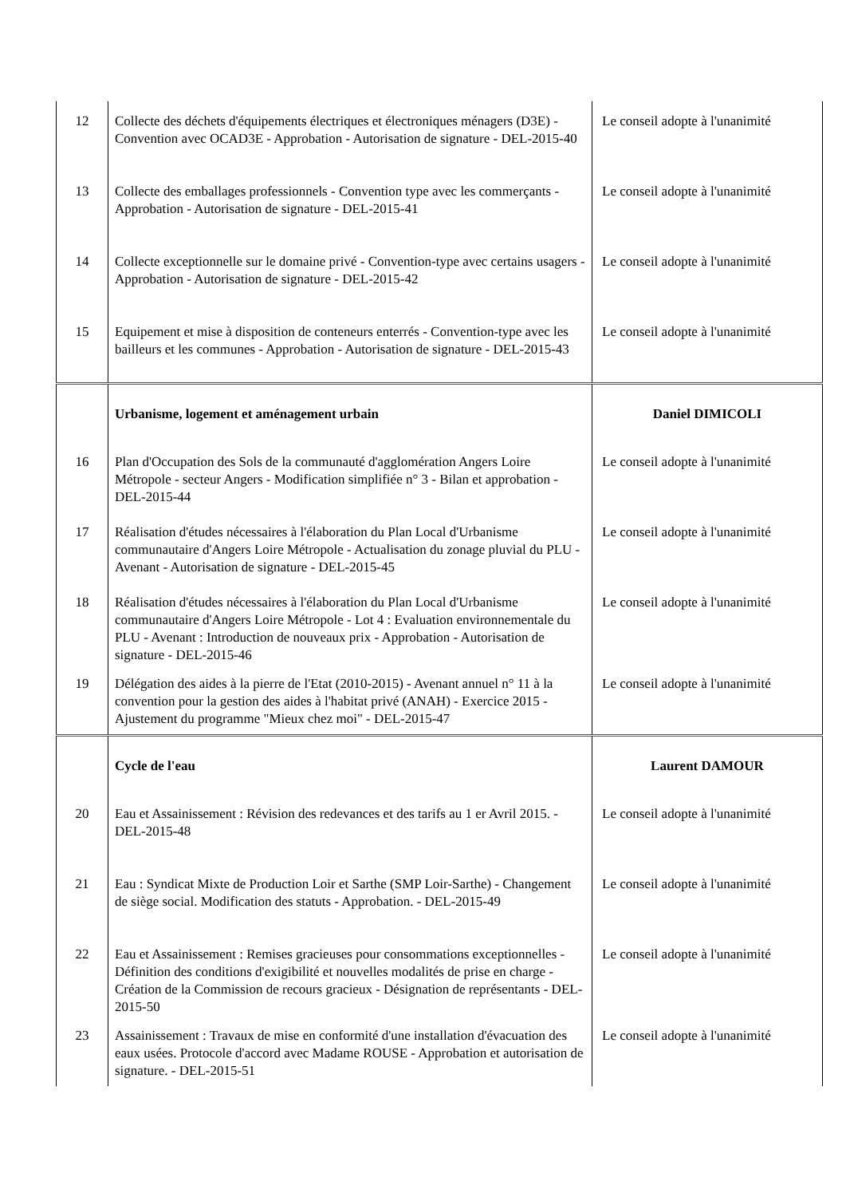| 12 | Collecte des déchets d'équipements électriques et électroniques ménagers (D3E) - Convention avec OCAD3E - Approbation - Autorisation de signature - DEL-2015-40 | Le conseil adopte à l'unanimité |
| 13 | Collecte des emballages professionnels - Convention type avec les commerçants - Approbation - Autorisation de signature - DEL-2015-41 | Le conseil adopte à l'unanimité |
| 14 | Collecte exceptionnelle sur le domaine privé - Convention-type avec certains usagers - Approbation - Autorisation de signature - DEL-2015-42 | Le conseil adopte à l'unanimité |
| 15 | Equipement et mise à disposition de conteneurs enterrés - Convention-type avec les bailleurs et les communes - Approbation - Autorisation de signature - DEL-2015-43 | Le conseil adopte à l'unanimité |
| | Urbanisme, logement et aménagement urbain | Daniel DIMICOLI |
| 16 | Plan d'Occupation des Sols de la communauté d'agglomération Angers Loire Métropole - secteur Angers - Modification simplifiée n° 3 - Bilan et approbation - DEL-2015-44 | Le conseil adopte à l'unanimité |
| 17 | Réalisation d'études nécessaires à l'élaboration du Plan Local d'Urbanisme communautaire d'Angers Loire Métropole - Actualisation du zonage pluvial du PLU - Avenant - Autorisation de signature - DEL-2015-45 | Le conseil adopte à l'unanimité |
| 18 | Réalisation d'études nécessaires à l'élaboration du Plan Local d'Urbanisme communautaire d'Angers Loire Métropole - Lot 4 : Evaluation environnementale du PLU - Avenant : Introduction de nouveaux prix - Approbation - Autorisation de signature - DEL-2015-46 | Le conseil adopte à l'unanimité |
| 19 | Délégation des aides à la pierre de l'Etat (2010-2015) - Avenant annuel n° 11 à la convention pour la gestion des aides à l'habitat privé (ANAH) - Exercice 2015 - Ajustement du programme "Mieux chez moi" - DEL-2015-47 | Le conseil adopte à l'unanimité |
| | Cycle de l'eau | Laurent DAMOUR |
| 20 | Eau et Assainissement : Révision des redevances et des tarifs au 1 er Avril 2015. - DEL-2015-48 | Le conseil adopte à l'unanimité |
| 21 | Eau : Syndicat Mixte de Production Loir et Sarthe (SMP Loir-Sarthe) - Changement de siège social. Modification des statuts - Approbation. - DEL-2015-49 | Le conseil adopte à l'unanimité |
| 22 | Eau et Assainissement : Remises gracieuses pour consommations exceptionnelles - Définition des conditions d'exigibilité et nouvelles modalités de prise en charge - Création de la Commission de recours gracieux - Désignation de représentants - DEL-2015-50 | Le conseil adopte à l'unanimité |
| 23 | Assainissement : Travaux de mise en conformité d'une installation d'évacuation des eaux usées. Protocole d'accord avec Madame ROUSE - Approbation et autorisation de signature. - DEL-2015-51 | Le conseil adopte à l'unanimité |